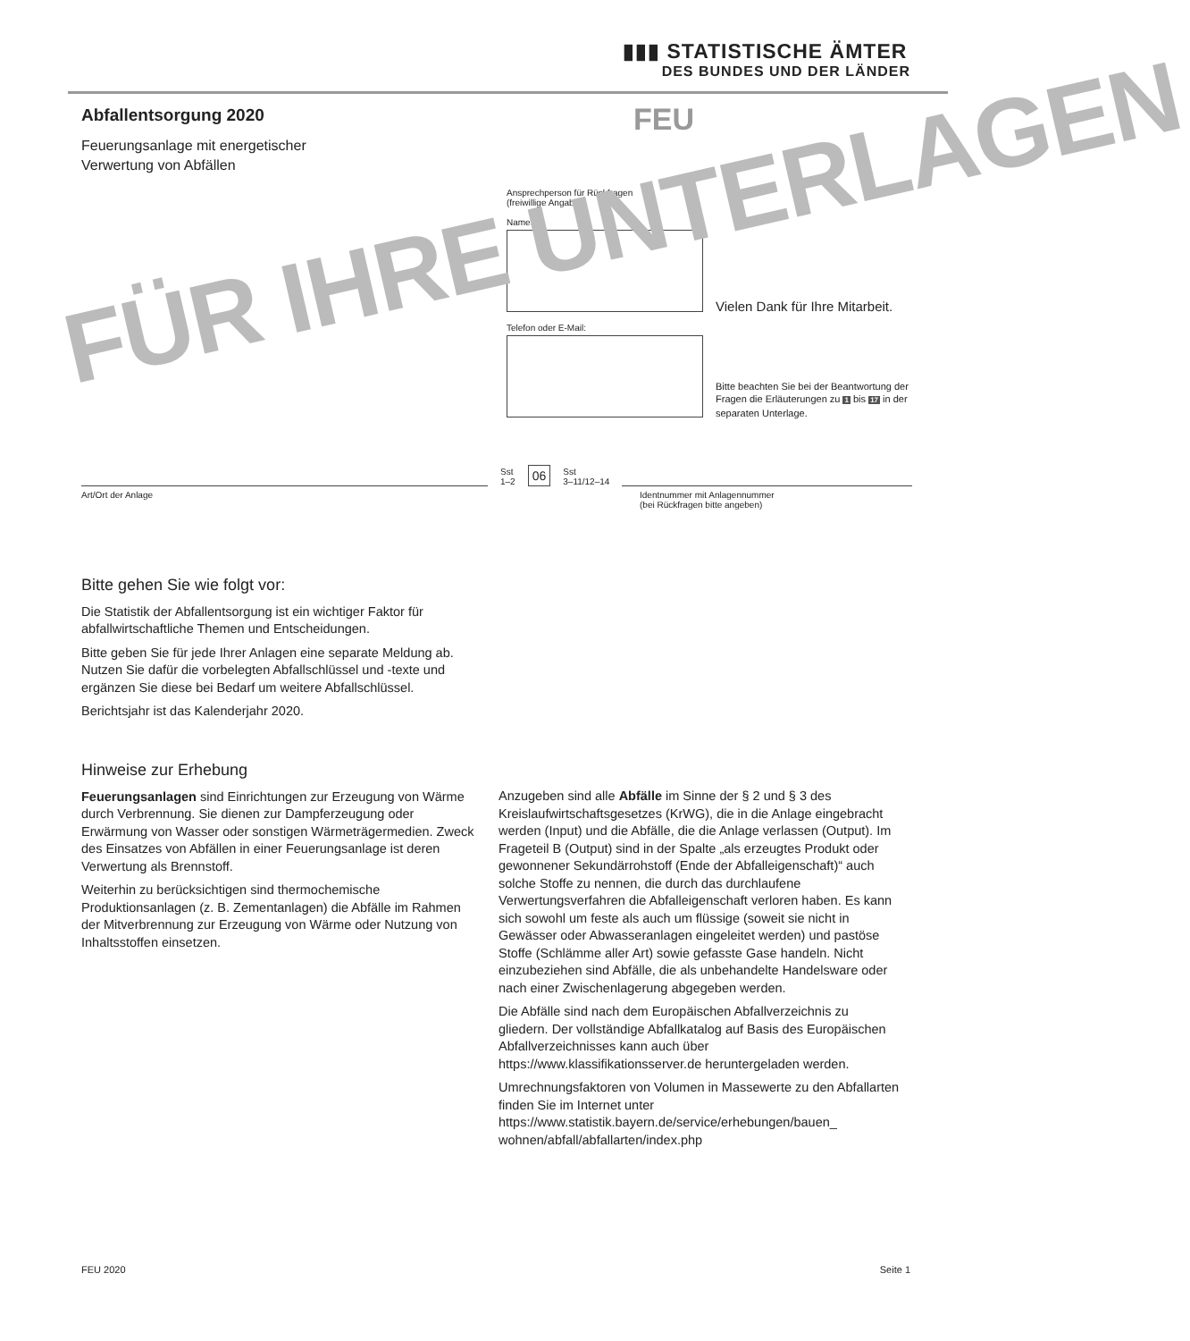▮▮▮ STATISTISCHE ÄMTER
DES BUNDES UND DER LÄNDER
Abfallentsorgung 2020
Feuerungsanlage mit energetischer
Verwertung von Abfällen
FEU
Ansprechperson für Rückfragen
(freiwillige Angabe)
Name:
Telefon oder E-Mail:
Vielen Dank für Ihre Mitarbeit.
Bitte beachten Sie bei der Beantwortung der Fragen die Erläuterungen zu 1 bis 17 in der separaten Unterlage.
FÜR IHRE UNTERLAGEN
Sst
1–2
06
Sst
3–11/12–14
Art/Ort der Anlage Identnummer mit Anlagennummer
(bei Rückfragen bitte angeben)
Bitte gehen Sie wie folgt vor:
Die Statistik der Abfallentsorgung ist ein wichtiger Faktor für abfallwirtschaftliche Themen und Entscheidungen.
Bitte geben Sie für jede Ihrer Anlagen eine separate Meldung ab. Nutzen Sie dafür die vorbelegten Abfallschlüssel und -texte und ergänzen Sie diese bei Bedarf um weitere Abfallschlüssel.
Berichtsjahr ist das Kalenderjahr 2020.
Hinweise zur Erhebung
Feuerungsanlagen sind Einrichtungen zur Erzeugung von Wärme durch Verbrennung. Sie dienen zur Dampferzeugung oder Erwärmung von Wasser oder sonstigen Wärmeträgermedien. Zweck des Einsatzes von Abfällen in einer Feuerungsanlage ist deren Verwertung als Brennstoff.
Weiterhin zu berücksichtigen sind thermochemische Produktionsanlagen (z. B. Zementanlagen) die Abfälle im Rahmen der Mitverbrennung zur Erzeugung von Wärme oder Nutzung von Inhaltsstoffen einsetzen.
Anzugeben sind alle Abfälle im Sinne der § 2 und § 3 des Kreislaufwirtschaftsgesetzes (KrWG), die in die Anlage eingebracht werden (Input) und die Abfälle, die die Anlage verlassen (Output). Im Frageteil B (Output) sind in der Spalte „als erzeugtes Produkt oder gewonnener Sekundärrohstoff (Ende der Abfalleigenschaft)“ auch solche Stoffe zu nennen, die durch das durchlaufene Verwertungsverfahren die Abfalleigenschaft verloren haben. Es kann sich sowohl um feste als auch um flüssige (soweit sie nicht in Gewässer oder Abwasseranlagen eingeleitet werden) und pastöse Stoffe (Schlämme aller Art) sowie gefasste Gase handeln. Nicht einzubeziehen sind Abfälle, die als unbehandelte Handelsware oder nach einer Zwischenlagerung abgegeben werden.
Die Abfälle sind nach dem Europäischen Abfallverzeichnis zu gliedern. Der vollständige Abfallkatalog auf Basis des Europäischen Abfallverzeichnisses kann auch über https://www.klassifikationsserver.de heruntergeladen werden.
Umrechnungsfaktoren von Volumen in Massewerte zu den Abfallarten finden Sie im Internet unter https://www.statistik.bayern.de/service/erhebungen/bauen_ wohnen/abfall/abfallarten/index.php
FEU 2020 Seite 1